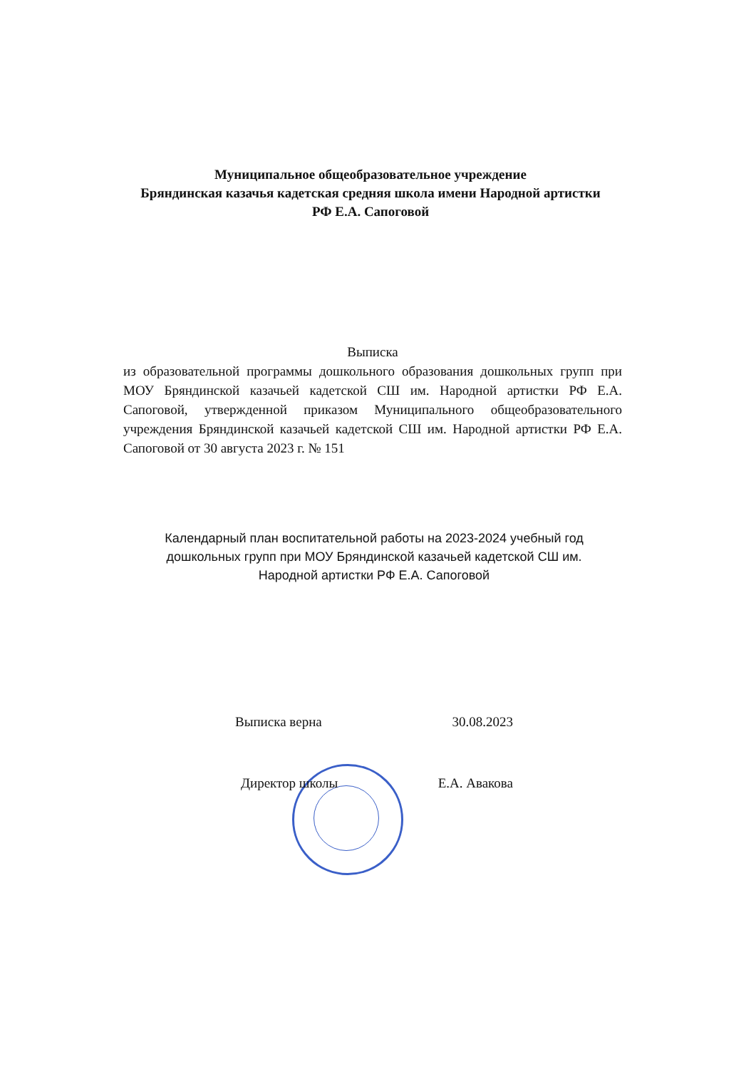Муниципальное общеобразовательное учреждение
Бряндинская казачья кадетская средняя школа имени Народной артистки
РФ Е.А. Сапоговой
Выписка
из образовательной программы дошкольного образования дошкольных групп при МОУ Бряндинской казачьей кадетской СШ им. Народной артистки РФ Е.А. Сапоговой, утвержденной приказом Муниципального общеобразовательного учреждения Бряндинской казачьей кадетской СШ им. Народной артистки РФ Е.А. Сапоговой от 30 августа 2023 г. № 151
Календарный план воспитательной работы на 2023-2024 учебный год дошкольных групп при МОУ Бряндинской казачьей кадетской СШ им. Народной артистки РФ Е.А. Сапоговой
Выписка верна 30.08.2023
Директор школы Е.А. Авакова